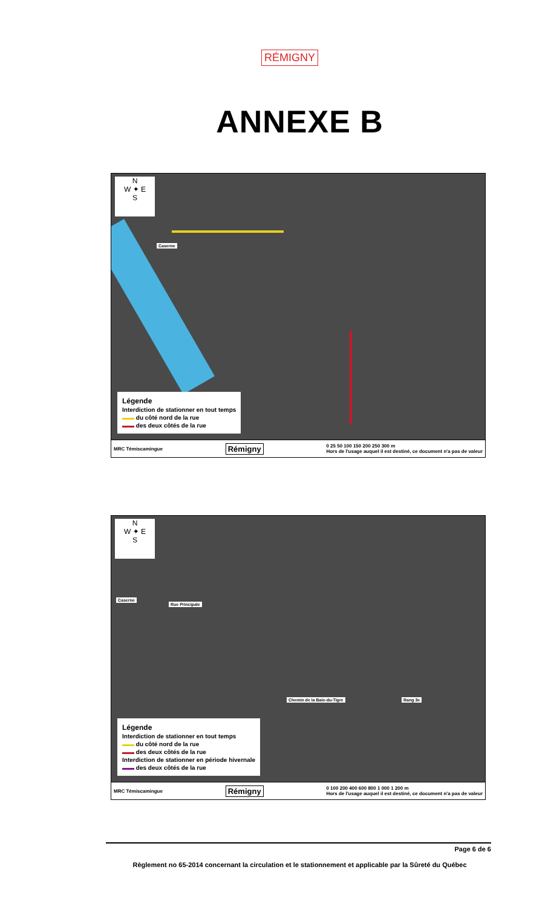RÉMIGNY
ANNEXE B
N
W ✦ E
S
Caserne
Légende
Interdiction de stationner en tout temps
▬▬ du côté nord de la rue
▬▬ des deux côtés de la rue
MRC Témiscamingue Rémigny 0 25 50 100 150 200 250 300 m
Hors de l'usage auquel il est destiné, ce document n'a pas de valeur
N
W ✦ E
S
Caserne
Rue Principale
Chemin de la Baie-du-Tigre Rang 3e
Légende
Interdiction de stationner en tout temps
▬▬ du côté nord de la rue
▬▬ des deux côtés de la rue
Interdiction de stationner en période hivernale
▬▬ des deux côtés de la rue
MRC Témiscamingue Rémigny 0 100 200 400 600 800 1 000 1 200 m
Hors de l'usage auquel il est destiné, ce document n'a pas de valeur
Page 6 de 6
Règlement no 65-2014 concernant la circulation et le stationnement et applicable par la Sûreté du Québec